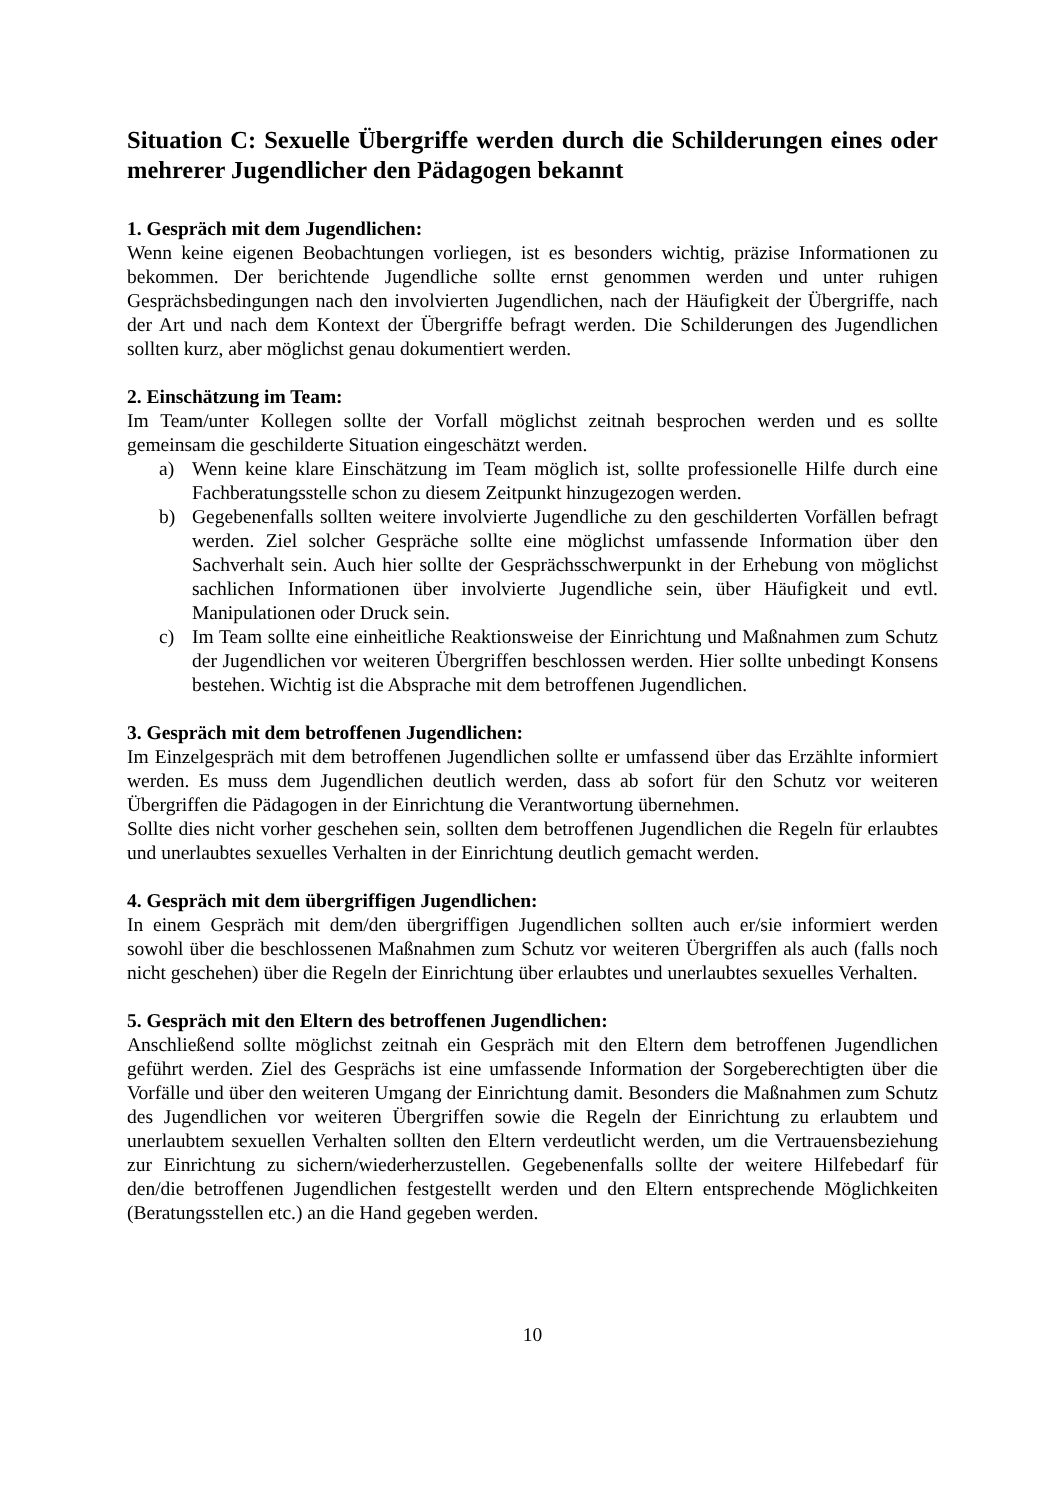Situation C: Sexuelle Übergriffe werden durch die Schilderungen eines oder mehrerer Jugendlicher den Pädagogen bekannt
1. Gespräch mit dem Jugendlichen:
Wenn keine eigenen Beobachtungen vorliegen, ist es besonders wichtig, präzise Informationen zu bekommen. Der berichtende Jugendliche sollte ernst genommen werden und unter ruhigen Gesprächsbedingungen nach den involvierten Jugendlichen, nach der Häufigkeit der Übergriffe, nach der Art und nach dem Kontext der Übergriffe befragt werden. Die Schilderungen des Jugendlichen sollten kurz, aber möglichst genau dokumentiert werden.
2. Einschätzung im Team:
Im Team/unter Kollegen sollte der Vorfall möglichst zeitnah besprochen werden und es sollte gemeinsam die geschilderte Situation eingeschätzt werden.
a) Wenn keine klare Einschätzung im Team möglich ist, sollte professionelle Hilfe durch eine Fachberatungsstelle schon zu diesem Zeitpunkt hinzugezogen werden.
b) Gegebenenfalls sollten weitere involvierte Jugendliche zu den geschilderten Vorfällen befragt werden. Ziel solcher Gespräche sollte eine möglichst umfassende Information über den Sachverhalt sein. Auch hier sollte der Gesprächsschwerpunkt in der Erhebung von möglichst sachlichen Informationen über involvierte Jugendliche sein, über Häufigkeit und evtl. Manipulationen oder Druck sein.
c) Im Team sollte eine einheitliche Reaktionsweise der Einrichtung und Maßnahmen zum Schutz der Jugendlichen vor weiteren Übergriffen beschlossen werden. Hier sollte unbedingt Konsens bestehen. Wichtig ist die Absprache mit dem betroffenen Jugendlichen.
3. Gespräch mit dem betroffenen Jugendlichen:
Im Einzelgespräch mit dem betroffenen Jugendlichen sollte er umfassend über das Erzählte informiert werden. Es muss dem Jugendlichen deutlich werden, dass ab sofort für den Schutz vor weiteren Übergriffen die Pädagogen in der Einrichtung die Verantwortung übernehmen.
Sollte dies nicht vorher geschehen sein, sollten dem betroffenen Jugendlichen die Regeln für erlaubtes und unerlaubtes sexuelles Verhalten in der Einrichtung deutlich gemacht werden.
4. Gespräch mit dem übergriffigen Jugendlichen:
In einem Gespräch mit dem/den übergriffigen Jugendlichen sollten auch er/sie informiert werden sowohl über die beschlossenen Maßnahmen zum Schutz vor weiteren Übergriffen als auch (falls noch nicht geschehen) über die Regeln der Einrichtung über erlaubtes und unerlaubtes sexuelles Verhalten.
5. Gespräch mit den Eltern des betroffenen Jugendlichen:
Anschließend sollte möglichst zeitnah ein Gespräch mit den Eltern dem betroffenen Jugendlichen geführt werden. Ziel des Gesprächs ist eine umfassende Information der Sorgeberechtigten über die Vorfälle und über den weiteren Umgang der Einrichtung damit. Besonders die Maßnahmen zum Schutz des Jugendlichen vor weiteren Übergriffen sowie die Regeln der Einrichtung zu erlaubtem und unerlaubtem sexuellen Verhalten sollten den Eltern verdeutlicht werden, um die Vertrauensbeziehung zur Einrichtung zu sichern/wiederherzustellen. Gegebenenfalls sollte der weitere Hilfebedarf für den/die betroffenen Jugendlichen festgestellt werden und den Eltern entsprechende Möglichkeiten (Beratungsstellen etc.) an die Hand gegeben werden.
10